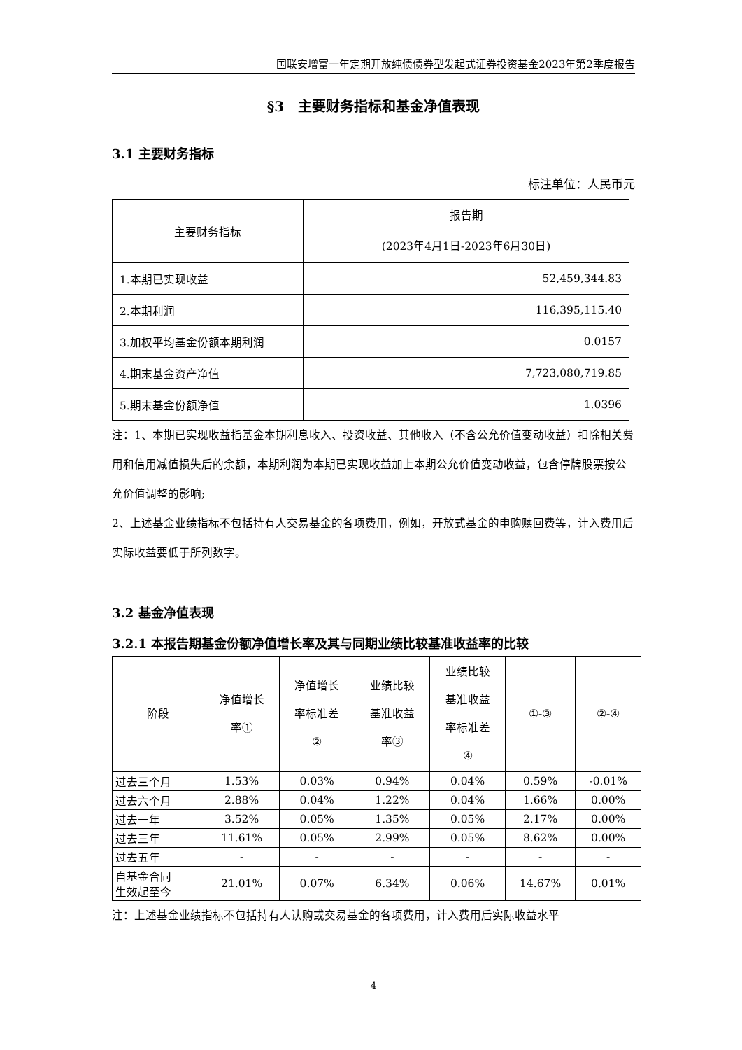国联安增富一年定期开放纯债债券型发起式证券投资基金2023年第2季度报告
§3　主要财务指标和基金净值表现
3.1 主要财务指标
标注单位：人民币元
| 主要财务指标 | 报告期 (2023年4月1日-2023年6月30日) |
| --- | --- |
| 1.本期已实现收益 | 52,459,344.83 |
| 2.本期利润 | 116,395,115.40 |
| 3.加权平均基金份额本期利润 | 0.0157 |
| 4.期末基金资产净值 | 7,723,080,719.85 |
| 5.期末基金份额净值 | 1.0396 |
注：1、本期已实现收益指基金本期利息收入、投资收益、其他收入（不含公允价值变动收益）扣除相关费用和信用减值损失后的余额，本期利润为本期已实现收益加上本期公允价值变动收益，包含停牌股票按公允价值调整的影响;
2、上述基金业绩指标不包括持有人交易基金的各项费用，例如，开放式基金的申购赎回费等，计入费用后实际收益要低于所列数字。
3.2 基金净值表现
3.2.1 本报告期基金份额净值增长率及其与同期业绩比较基准收益率的比较
| 阶段 | 净值增长 率① | 净值增长 率标准差 ② | 业绩比较 基准收益 率③ | 业绩比较 基准收益 率标准差 ④ | ①-③ | ②-④ |
| --- | --- | --- | --- | --- | --- | --- |
| 过去三个月 | 1.53% | 0.03% | 0.94% | 0.04% | 0.59% | -0.01% |
| 过去六个月 | 2.88% | 0.04% | 1.22% | 0.04% | 1.66% | 0.00% |
| 过去一年 | 3.52% | 0.05% | 1.35% | 0.05% | 2.17% | 0.00% |
| 过去三年 | 11.61% | 0.05% | 2.99% | 0.05% | 8.62% | 0.00% |
| 过去五年 | - | - | - | - | - | - |
| 自基金合同 生效起至今 | 21.01% | 0.07% | 6.34% | 0.06% | 14.67% | 0.01% |
注：上述基金业绩指标不包括持有人认购或交易基金的各项费用，计入费用后实际收益水平
4